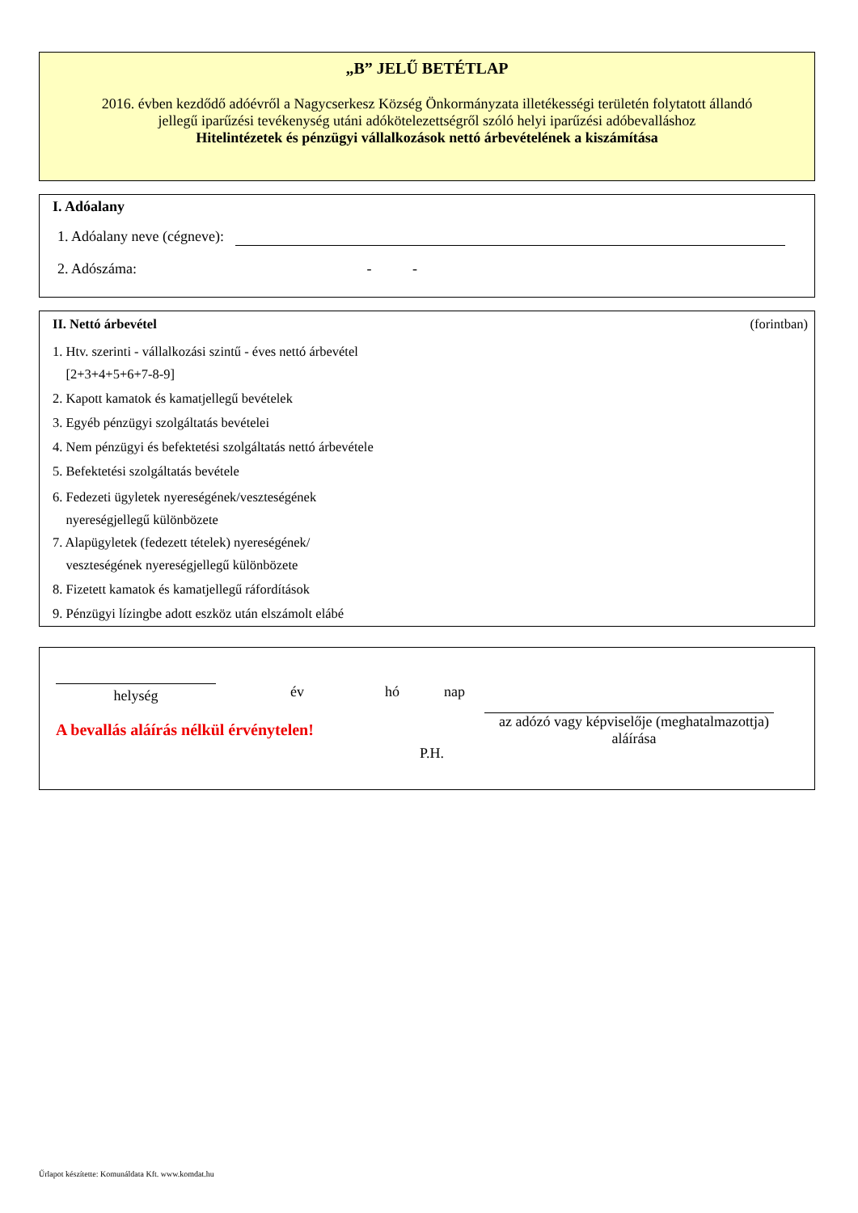„B” JELŰ BETÉTLAP
2016. évben kezdődő adóévről a Nagycserkesz Község Önkormányzata illetékességi területén folytatott állandó jellegű iparűzési tevékenység utáni adókötelezettségről szóló helyi iparűzési adóbevalláshoz
Hitelintézetek és pénzügyi vállalkozások nettó árbevételének a kiszámítása
I. Adóalany
1. Adóalany neve (cégneve):
2. Adószáma: - -
II. Nettó árbevétel (forintban)
1. Htv. szerinti - vállalkozási szintű - éves nettó árbevétel
[2+3+4+5+6+7-8-9]
2. Kapott kamatok és kamatjellegű bevételek
3. Egyéb pénzügyi szolgáltatás bevételei
4. Nem pénzügyi és befektetési szolgáltatás nettó árbevétele
5. Befektetési szolgáltatás bevétele
6. Fedezeti ügyletek nyereségének/veszteségének
nyereségjellegű különbözete
7. Alapügyletek (fedezett tételek) nyereségének/
veszteségének nyereségjellegű különbözete
8. Fizetett kamatok és kamatjellegű ráfordítások
9. Pénzügyi lízingbe adott eszköz után elszámolt elábé
helység
A bevallás aláírás nélkül érvénytelen!
év hó nap
P.H.
az adózó vagy képviselője (meghatalmazottja)
aláírása
Űrlapot készítette: Komunáldata Kft. www.komdat.hu